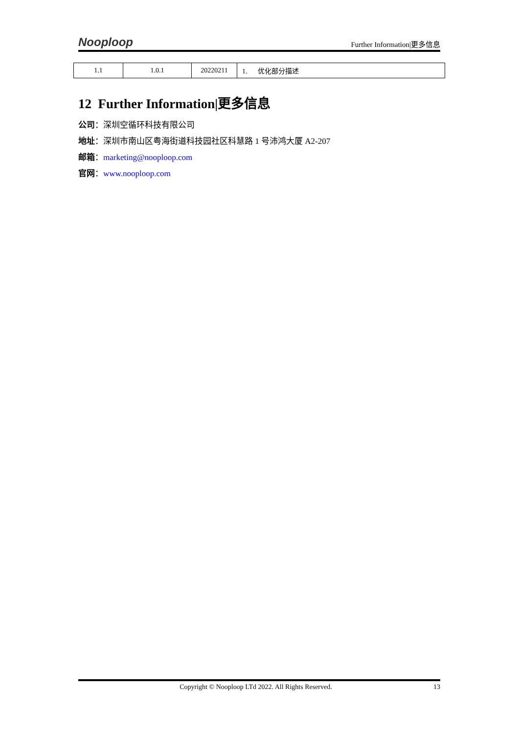Nooploop Further Information|更多信息
| 1.1 | 1.0.1 | 20220211 | 1. 优化部分描述 |
12 Further Information|更多信息
公司：深圳空循环科技有限公司
地址：深圳市南山区粤海街道科技园社区科慧路 1 号沛鸿大厦 A2-207
邮箱：marketing@nooploop.com
官网：www.nooploop.com
Copyright © Nooploop LTd 2022. All Rights Reserved. 13